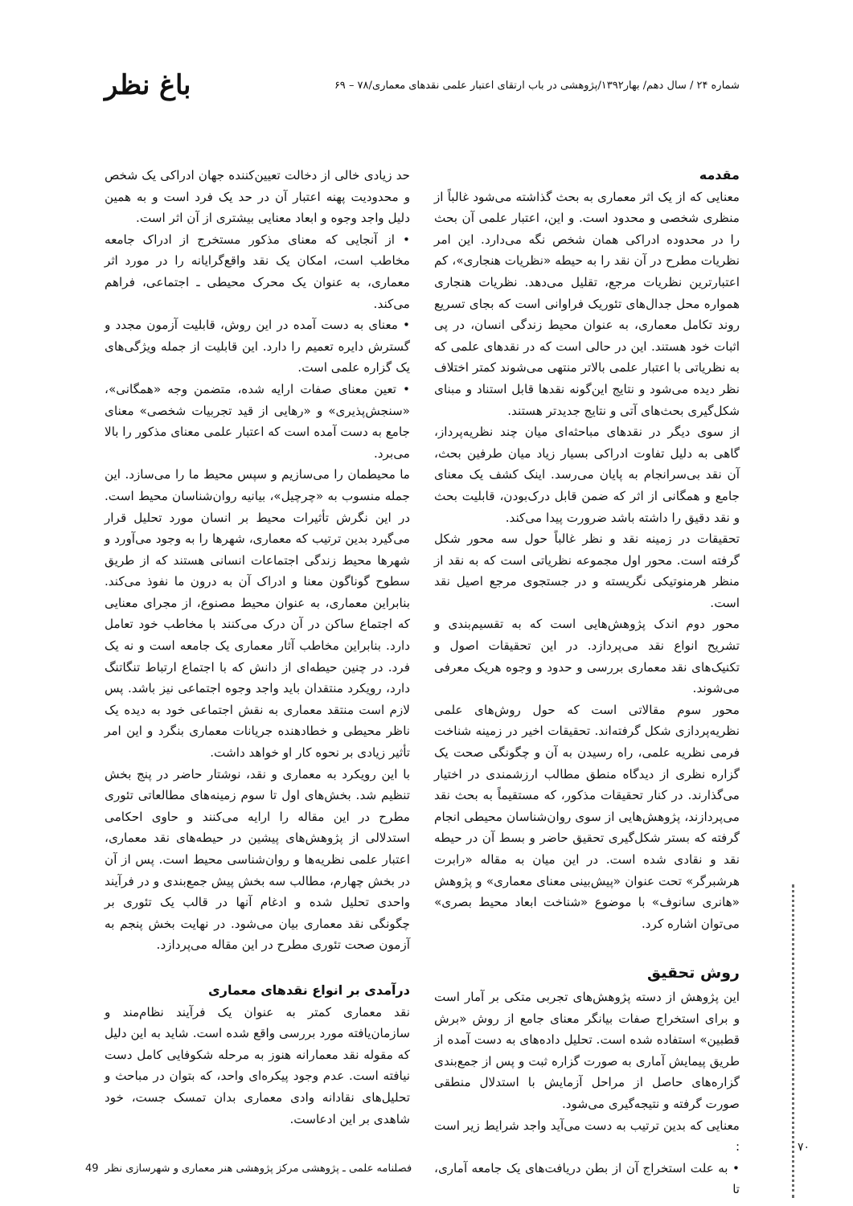شماره ۲۴ / سال دهم/ بهار۱۳۹۲/پژوهشی در باب ارتقای اعتبار علمی نقدهای معماری/۷۸ – ۶۹ باغ نظر
مقدمه
معنایی که از یک اثر معماری به بحث گذاشته می‌شود غالباً از منظری شخصی و محدود است. و این، اعتبار علمی آن بحث را در محدوده ادراکی همان شخص نگه می‌دارد. این امر نظریات مطرح در آن نقد را به حیطه «نظریات هنجاری»، کم اعتبارترین نظریات مرجع، تقلیل می‌دهد. نظریات هنجاری همواره محل جدال‌های تئوریک فراوانی است که بجای تسریع روند تکامل معماری، به عنوان محیط زندگی انسان، در پی اثبات خود هستند. این در حالی است که در نقدهای علمی که به نظریاتی با اعتبار علمی بالاتر منتهی می‌شوند کمتر اختلاف نظر دیده می‌شود و نتایج این‌گونه نقدها قابل استناد و مبنای شکل‌گیری بحث‌های آتی و نتایج جدیدتر هستند.
از سوی دیگر در نقدهای مباحثه‌ای میان چند نظریه‌پرداز، گاهی به دلیل تفاوت ادراکی بسیار زیاد میان طرفین بحث، آن نقد بی‌سرانجام به پایان می‌رسد. اینک کشف یک معنای جامع و همگانی از اثر که ضمن قابل درک‌بودن، قابلیت بحث و نقد دقیق را داشته باشد ضرورت پیدا می‌کند.
تحقیقات در زمینه نقد و نظر غالباً حول سه محور شکل گرفته است. محور اول مجموعه نظریاتی است که به نقد از منظر هرمنوتیکی نگریسته و در جستجوی مرجع اصیل نقد است.
محور دوم اندک پژوهش‌هایی است که به تقسیم‌بندی و تشریح انواع نقد می‌پردازد. در این تحقیقات اصول و تکنیک‌های نقد معماری بررسی و حدود و وجوه هریک معرفی می‌شوند.
محور سوم مقالاتی است که حول روش‌های علمی نظریه‌پردازی شکل گرفته‌اند. تحقیقات اخیر در زمینه شناخت فرمی نظریه علمی، راه رسیدن به آن و چگونگی صحت یک گزاره نظری از دیدگاه منطق مطالب ارزشمندی در اختیار می‌گذارند. در کنار تحقیقات مذکور، که مستقیماً به بحث نقد می‌پردازند، پژوهش‌هایی از سوی روان‌شناسان محیطی انجام گرفته که بستر شکل‌گیری تحقیق حاضر و بسط آن در حیطه نقد و نقادی شده است. در این میان به مقاله «رابرت هرشبرگر» تحت عنوان «پیش‌بینی معنای معماری» و پژوهش «هانری سانوف» با موضوع «شناخت ابعاد محیط بصری» می‌توان اشاره کرد.
روش تحقیق
این پژوهش از دسته پژوهش‌های تجربی متکی بر آمار است و برای استخراج صفات بیانگر معنای جامع از روش «برش قطبین» استفاده شده است. تحلیل داده‌های به دست آمده از طریق پیمایش آماری به صورت گزاره ثبت و پس از جمع‌بندی گزاره‌های حاصل از مراحل آزمایش با استدلال منطقی صورت گرفته و نتیجه‌گیری می‌شود.
معنایی که بدین ترتیب به دست می‌آید واجد شرایط زیر است :
• به علت استخراج آن از بطن دریافت‌های یک جامعه آماری، تا
حد زیادی خالی از دخالت تعیین‌کننده جهان ادراکی یک شخص و محدودیت پهنه اعتبار آن در حد یک فرد است و به همین دلیل واجد وجوه و ابعاد معنایی بیشتری از آن اثر است.
• از آنجایی که معنای مذکور مستخرج از ادراک جامعه مخاطب است، امکان یک نقد واقع‌گرایانه را در مورد اثر معماری، به عنوان یک محرک محیطی ـ اجتماعی، فراهم می‌کند.
• معنای به دست آمده در این روش، قابلیت آزمون مجدد و گسترش دایره تعمیم را دارد. این قابلیت از جمله ویژگی‌های یک گزاره علمی است.
• تعین معنای صفات ارایه شده، متضمن وجه «همگانی»، «سنجش‌پذیری» و «رهایی از قید تجربیات شخصی» معنای جامع به دست آمده است که اعتبار علمی معنای مذکور را بالا می‌برد.
ما محیطمان را می‌سازیم و سپس محیط ما را می‌سازد. این جمله منسوب به «چرچیل»، بیانیه روان‌شناسان محیط است. در این نگرش تأثیرات محیط بر انسان مورد تحلیل قرار می‌گیرد بدین ترتیب که معماری، شهرها را به وجود می‌آورد و شهرها محیط زندگی اجتماعات انسانی هستند که از طریق سطوح گوناگون معنا و ادراک آن به درون ما نفوذ می‌کند. بنابراین معماری، به عنوان محیط مصنوع، از مجرای معنایی که اجتماع ساکن در آن درک می‌کنند با مخاطب خود تعامل دارد. بنابراین مخاطب آثار معماری یک جامعه است و نه یک فرد. در چنین حیطه‌ای از دانش که با اجتماع ارتباط تنگاتنگ دارد، رویکرد منتقدان باید واجد وجوه اجتماعی نیز باشد. پس لازم است منتقد معماری به نقش اجتماعی خود به دیده یک ناظر محیطی و خطادهنده جریانات معماری بنگرد و این امر تأثیر زیادی بر نحوه کار او خواهد داشت.
با این رویکرد به معماری و نقد، نوشتار حاضر در پنج بخش تنظیم شد. بخش‌های اول تا سوم زمینه‌های مطالعاتی تئوری مطرح در این مقاله را ارایه می‌کنند و حاوی احکامی استدلالی از پژوهش‌های پیشین در حیطه‌های نقد معماری، اعتبار علمی نظریه‌ها و روان‌شناسی محیط است. پس از آن در بخش چهارم، مطالب سه بخش پیش جمع‌بندی و در فرآیند واحدی تحلیل شده و ادغام آنها در قالب یک تئوری بر چگونگی نقد معماری بیان می‌شود. در نهایت بخش پنجم به آزمون صحت تئوری مطرح در این مقاله می‌پردازد.
درآمدی بر انواع نقدهای معماری
نقد معماری کمتر به عنوان یک فرآیند نظام‌مند و سازمان‌یافته مورد بررسی واقع شده است. شاید به این دلیل که مقوله نقد معمارانه هنوز به مرحله شکوفایی کامل دست نیافته است. عدم وجود پیکره‌ای واحد، که بتوان در مباحث و تحلیل‌های نقادانه وادی معماری بدان تمسک جست، خود شاهدی بر این ادعاست.
۷۰
فصلنامه علمی ـ پژوهشی مرکز پژوهشی هنر معماری و شهرسازی نظر 49